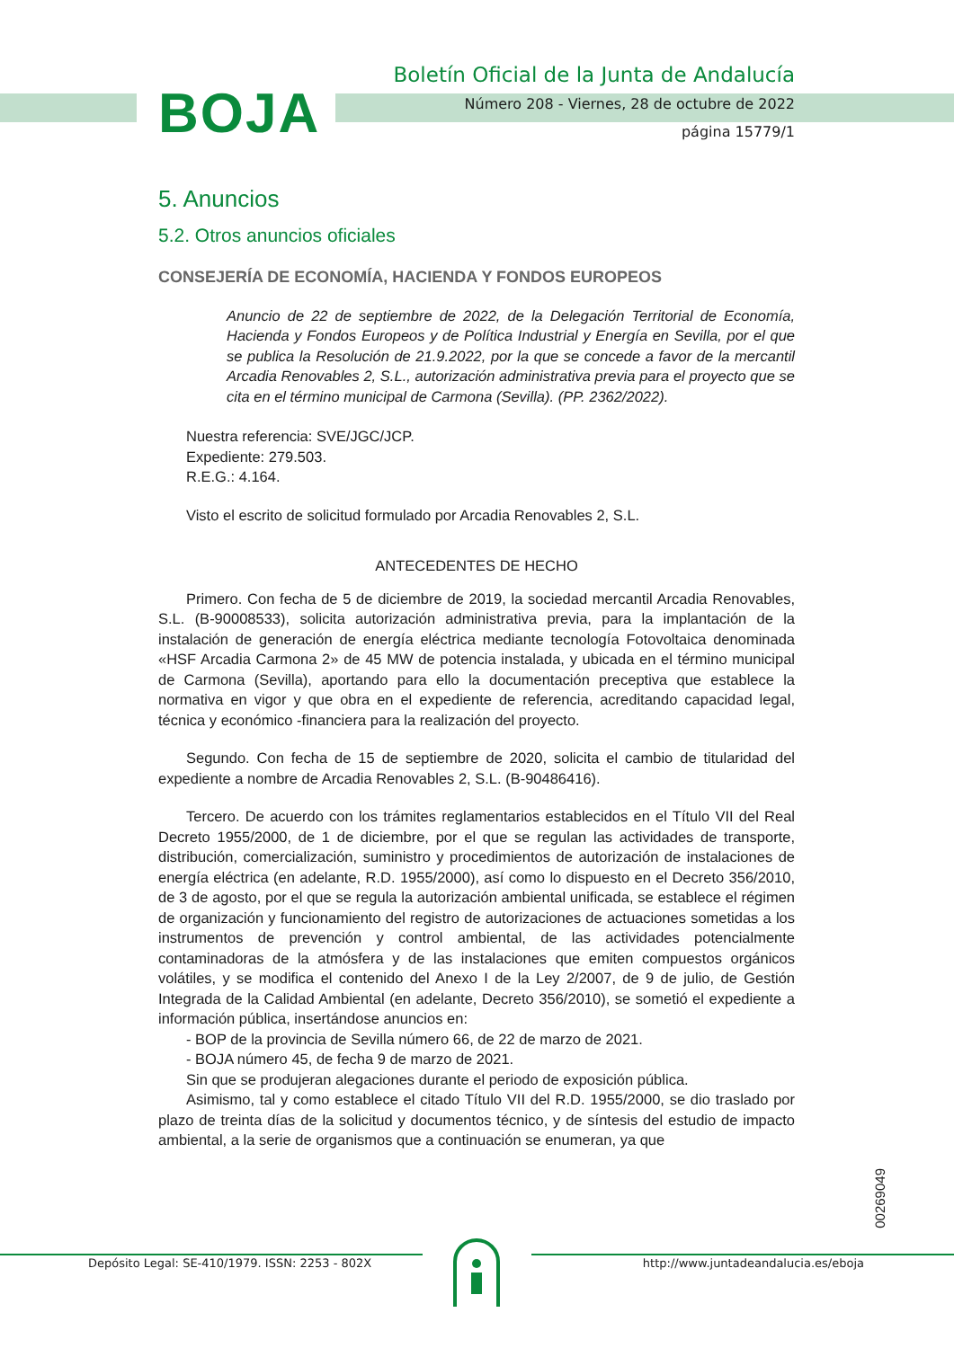BOJA
Boletín Oficial de la Junta de Andalucía
Número 208 - Viernes, 28 de octubre de 2022
página 15779/1
5. Anuncios
5.2. Otros anuncios oficiales
CONSEJERÍA DE ECONOMÍA, HACIENDA Y FONDOS EUROPEOS
Anuncio de 22 de septiembre de 2022, de la Delegación Territorial de Economía, Hacienda y Fondos Europeos y de Política Industrial y Energía en Sevilla, por el que se publica la Resolución de 21.9.2022, por la que se concede a favor de la mercantil Arcadia Renovables 2, S.L., autorización administrativa previa para el proyecto que se cita en el término municipal de Carmona (Sevilla). (PP. 2362/2022).
Nuestra referencia: SVE/JGC/JCP.
Expediente: 279.503.
R.E.G.: 4.164.
Visto el escrito de solicitud formulado por Arcadia Renovables 2, S.L.
ANTECEDENTES DE HECHO
Primero. Con fecha de 5 de diciembre de 2019, la sociedad mercantil Arcadia Renovables, S.L. (B-90008533), solicita autorización administrativa previa, para la implantación de la instalación de generación de energía eléctrica mediante tecnología Fotovoltaica denominada «HSF Arcadia Carmona 2» de 45 MW de potencia instalada, y ubicada en el término municipal de Carmona (Sevilla), aportando para ello la documentación preceptiva que establece la normativa en vigor y que obra en el expediente de referencia, acreditando capacidad legal, técnica y económico -financiera para la realización del proyecto.
Segundo. Con fecha de 15 de septiembre de 2020, solicita el cambio de titularidad del expediente a nombre de Arcadia Renovables 2, S.L. (B-90486416).
Tercero. De acuerdo con los trámites reglamentarios establecidos en el Título VII del Real Decreto 1955/2000, de 1 de diciembre, por el que se regulan las actividades de transporte, distribución, comercialización, suministro y procedimientos de autorización de instalaciones de energía eléctrica (en adelante, R.D. 1955/2000), así como lo dispuesto en el Decreto 356/2010, de 3 de agosto, por el que se regula la autorización ambiental unificada, se establece el régimen de organización y funcionamiento del registro de autorizaciones de actuaciones sometidas a los instrumentos de prevención y control ambiental, de las actividades potencialmente contaminadoras de la atmósfera y de las instalaciones que emiten compuestos orgánicos volátiles, y se modifica el contenido del Anexo I de la Ley 2/2007, de 9 de julio, de Gestión Integrada de la Calidad Ambiental (en adelante, Decreto 356/2010), se sometió el expediente a información pública, insertándose anuncios en:
- BOP de la provincia de Sevilla número 66, de 22 de marzo de 2021.
- BOJA número 45, de fecha 9 de marzo de 2021.
Sin que se produjeran alegaciones durante el periodo de exposición pública.
Asimismo, tal y como establece el citado Título VII del R.D. 1955/2000, se dio traslado por plazo de treinta días de la solicitud y documentos técnico, y de síntesis del estudio de impacto ambiental, a la serie de organismos que a continuación se enumeran, ya que
00269049
Depósito Legal: SE-410/1979. ISSN: 2253 - 802X http://www.juntadeandalucia.es/eboja